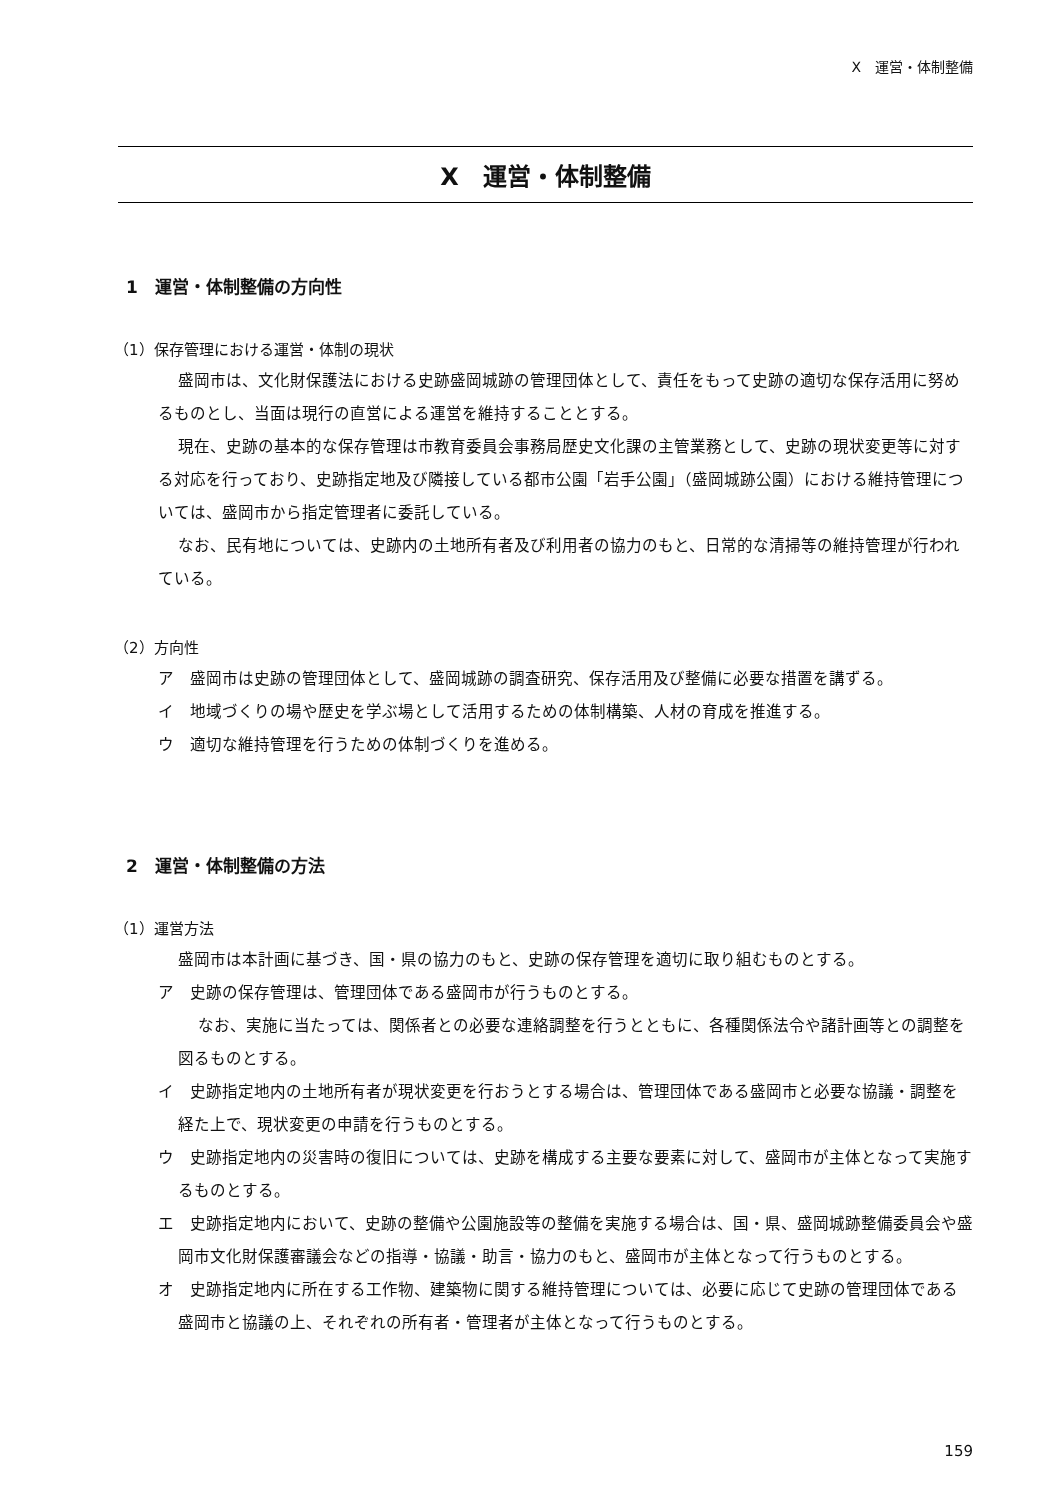Ⅹ　運営・体制整備
Ⅹ　運営・体制整備
1　運営・体制整備の方向性
（1）保存管理における運営・体制の現状
盛岡市は、文化財保護法における史跡盛岡城跡の管理団体として、責任をもって史跡の適切な保存活用に努めるものとし、当面は現行の直営による運営を維持することとする。
現在、史跡の基本的な保存管理は市教育委員会事務局歴史文化課の主管業務として、史跡の現状変更等に対する対応を行っており、史跡指定地及び隣接している都市公園「岩手公園」（盛岡城跡公園）における維持管理については、盛岡市から指定管理者に委託している。
なお、民有地については、史跡内の土地所有者及び利用者の協力のもと、日常的な清掃等の維持管理が行われている。
（2）方向性
ア　盛岡市は史跡の管理団体として、盛岡城跡の調査研究、保存活用及び整備に必要な措置を講ずる。
イ　地域づくりの場や歴史を学ぶ場として活用するための体制構築、人材の育成を推進する。
ウ　適切な維持管理を行うための体制づくりを進める。
2　運営・体制整備の方法
（1）運営方法
盛岡市は本計画に基づき、国・県の協力のもと、史跡の保存管理を適切に取り組むものとする。
ア　史跡の保存管理は、管理団体である盛岡市が行うものとする。
なお、実施に当たっては、関係者との必要な連絡調整を行うとともに、各種関係法令や諸計画等との調整を図るものとする。
イ　史跡指定地内の土地所有者が現状変更を行おうとする場合は、管理団体である盛岡市と必要な協議・調整を経た上で、現状変更の申請を行うものとする。
ウ　史跡指定地内の災害時の復旧については、史跡を構成する主要な要素に対して、盛岡市が主体となって実施するものとする。
エ　史跡指定地内において、史跡の整備や公園施設等の整備を実施する場合は、国・県、盛岡城跡整備委員会や盛岡市文化財保護審議会などの指導・協議・助言・協力のもと、盛岡市が主体となって行うものとする。
オ　史跡指定地内に所在する工作物、建築物に関する維持管理については、必要に応じて史跡の管理団体である盛岡市と協議の上、それぞれの所有者・管理者が主体となって行うものとする。
159